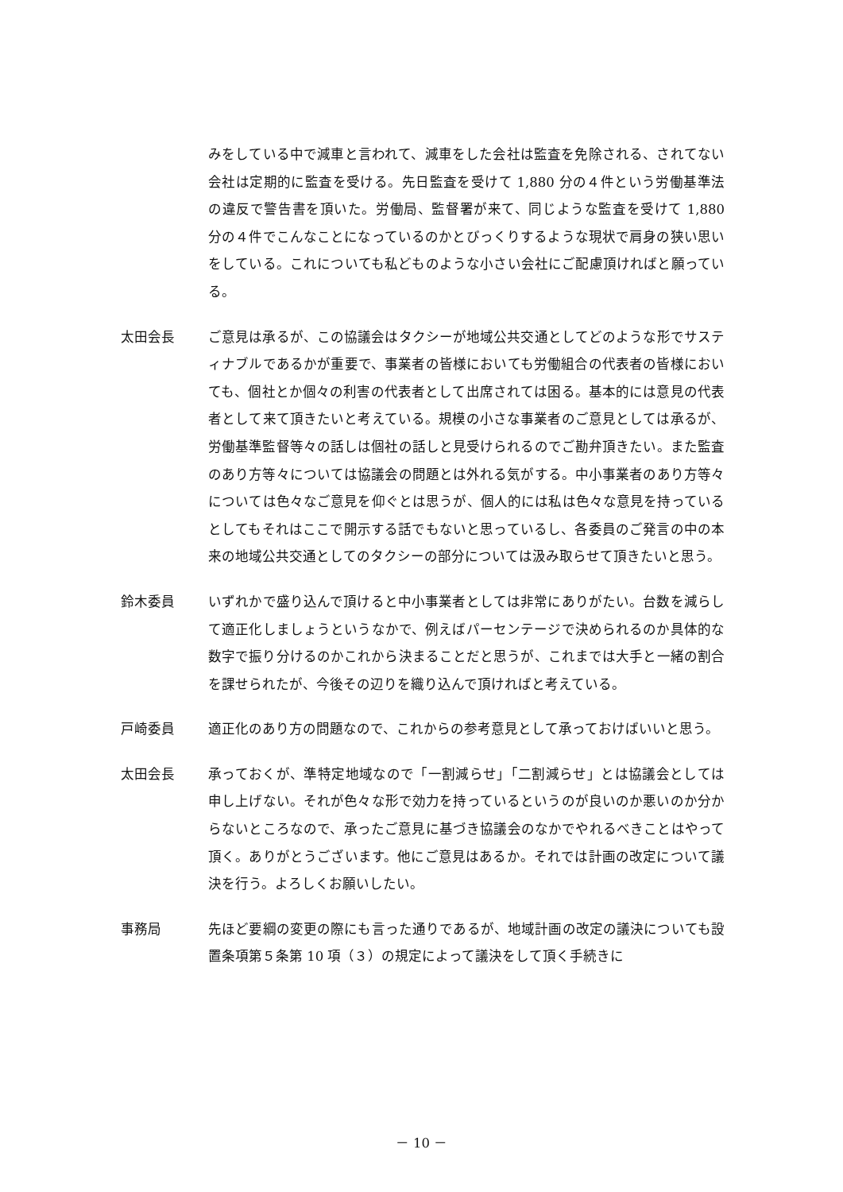みをしている中で減車と言われて、減車をした会社は監査を免除される、されてない会社は定期的に監査を受ける。先日監査を受けて 1,880 分の４件という労働基準法の違反で警告書を頂いた。労働局、監督署が来て、同じような監査を受けて 1,880 分の４件でこんなことになっているのかとびっくりするような現状で肩身の狭い思いをしている。これについても私どものような小さい会社にご配慮頂ければと願っている。
太田会長 ご意見は承るが、この協議会はタクシーが地域公共交通としてどのような形でサスティナブルであるかが重要で、事業者の皆様においても労働組合の代表者の皆様においても、個社とか個々の利害の代表者として出席されては困る。基本的には意見の代表者として来て頂きたいと考えている。規模の小さな事業者のご意見としては承るが、労働基準監督等々の話しは個社の話しと見受けられるのでご勘弁頂きたい。また監査のあり方等々については協議会の問題とは外れる気がする。中小事業者のあり方等々については色々なご意見を仰ぐとは思うが、個人的には私は色々な意見を持っているとしてもそれはここで開示する話でもないと思っているし、各委員のご発言の中の本来の地域公共交通としてのタクシーの部分については汲み取らせて頂きたいと思う。
鈴木委員 いずれかで盛り込んで頂けると中小事業者としては非常にありがたい。台数を減らして適正化しましょうというなかで、例えばパーセンテージで決められるのか具体的な数字で振り分けるのかこれから決まることだと思うが、これまでは大手と一緒の割合を課せられたが、今後その辺りを織り込んで頂ければと考えている。
戸崎委員 適正化のあり方の問題なので、これからの参考意見として承っておけばいいと思う。
太田会長 承っておくが、準特定地域なので「一割減らせ」「二割減らせ」とは協議会としては申し上げない。それが色々な形で効力を持っているというのが良いのか悪いのか分からないところなので、承ったご意見に基づき協議会のなかでやれるべきことはやって頂く。ありがとうございます。他にご意見はあるか。それでは計画の改定について議決を行う。よろしくお願いしたい。
事務局 先ほど要綱の変更の際にも言った通りであるが、地域計画の改定の議決についても設置条項第５条第 10 項（３）の規定によって議決をして頂く手続きに
－ 10 －